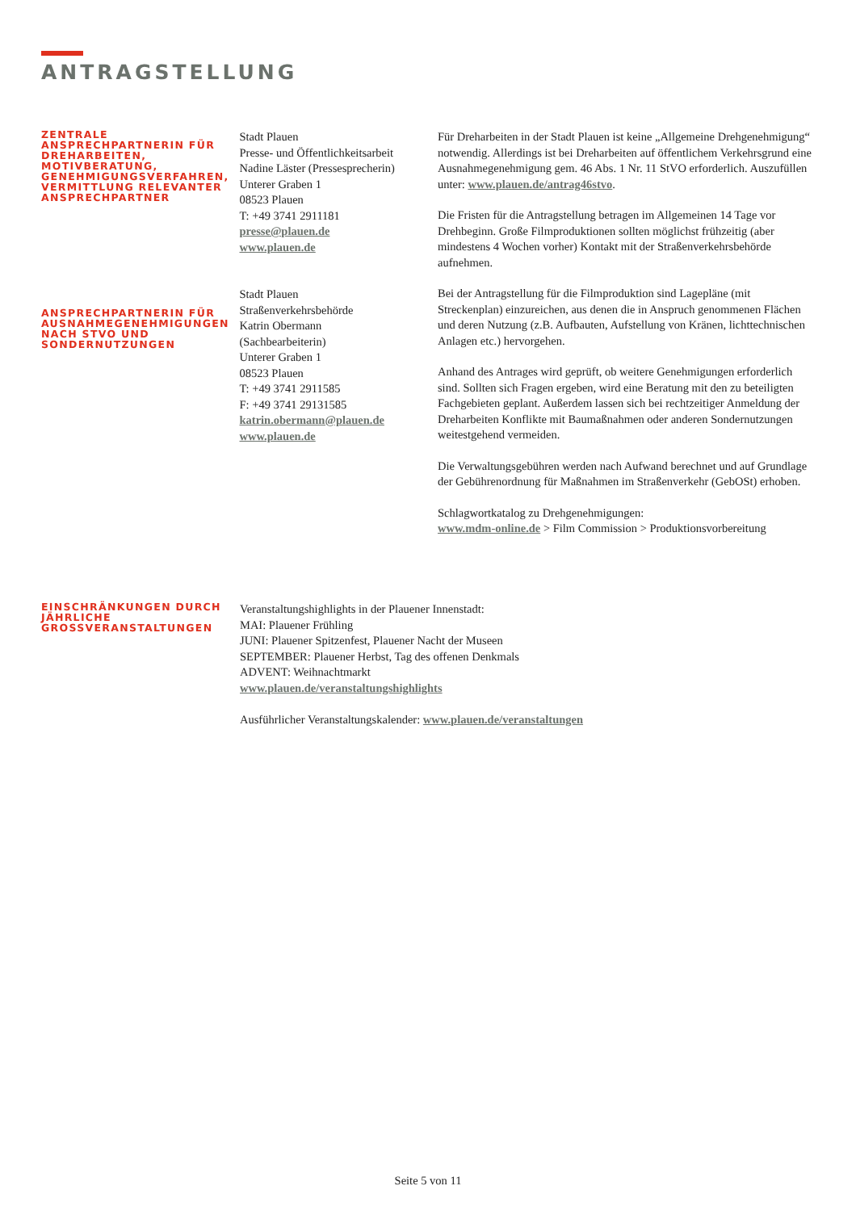ANTRAGSTELLUNG
ZENTRALE ANSPRECHPARTNERIN FÜR DREHARBEITEN, MOTIVBERATUNG, GENEHMIGUNGSVERFAHREN, VERMITTLUNG RELEVANTER ANSPRECHPARTNER
ANSPRECHPARTNERIN FÜR AUSNAHMEGENEHMIGUNGEN NACH STVO UND SONDERNUTZUNGEN
Stadt Plauen
Presse- und Öffentlichkeitsarbeit
Nadine Läster (Pressesprecherin)
Unterer Graben 1
08523 Plauen
T: +49 3741 2911181
presse@plauen.de
www.plauen.de
Stadt Plauen
Straßenverkehrsbehörde
Katrin Obermann
(Sachbearbeiterin)
Unterer Graben 1
08523 Plauen
T: +49 3741 2911585
F: +49 3741 29131585
katrin.obermann@plauen.de
www.plauen.de
Für Dreharbeiten in der Stadt Plauen ist keine „Allgemeine Drehgenehmigung“ notwendig. Allerdings ist bei Dreharbeiten auf öffentlichem Verkehrsgrund eine Ausnahmegenehmigung gem. 46 Abs. 1 Nr. 11 StVO erforderlich. Auszufüllen unter: www.plauen.de/antrag46stvo.
Die Fristen für die Antragstellung betragen im Allgemeinen 14 Tage vor Drehbeginn. Große Filmproduktionen sollten möglichst frühzeitig (aber mindestens 4 Wochen vorher) Kontakt mit der Straßenverkehrsbehörde aufnehmen.
Bei der Antragstellung für die Filmproduktion sind Lagepläne (mit Streckenplan) einzureichen, aus denen die in Anspruch genommenen Flächen und deren Nutzung (z.B. Aufbauten, Aufstellung von Kränen, lichttechnischen Anlagen etc.) hervorgehen.
Anhand des Antrages wird geprüft, ob weitere Genehmigungen erforderlich sind. Sollten sich Fragen ergeben, wird eine Beratung mit den zu beteiligten Fachgebieten geplant. Außerdem lassen sich bei rechtzeitiger Anmeldung der Dreharbeiten Konflikte mit Baumaßnahmen oder anderen Sondernutzungen weitestgehend vermeiden.
Die Verwaltungsgebühren werden nach Aufwand berechnet und auf Grundlage der Gebührenordnung für Maßnahmen im Straßenverkehr (GebOSt) erhoben.
Schlagwortkatalog zu Drehgenehmigungen:
www.mdm-online.de > Film Commission > Produktionsvorbereitung
EINSCHRÄNKUNGEN DURCH JÄHRLICHE GROSSVERANSTALTUNGEN
Veranstaltungshighlights in der Plauener Innenstadt:
MAI: Plauener Frühling
JUNI: Plauener Spitzenfest, Plauener Nacht der Museen
SEPTEMBER: Plauener Herbst, Tag des offenen Denkmals
ADVENT: Weihnachtmarkt
www.plauen.de/veranstaltungshighlights
Ausführlicher Veranstaltungskalender: www.plauen.de/veranstaltungen
Seite 5 von 11